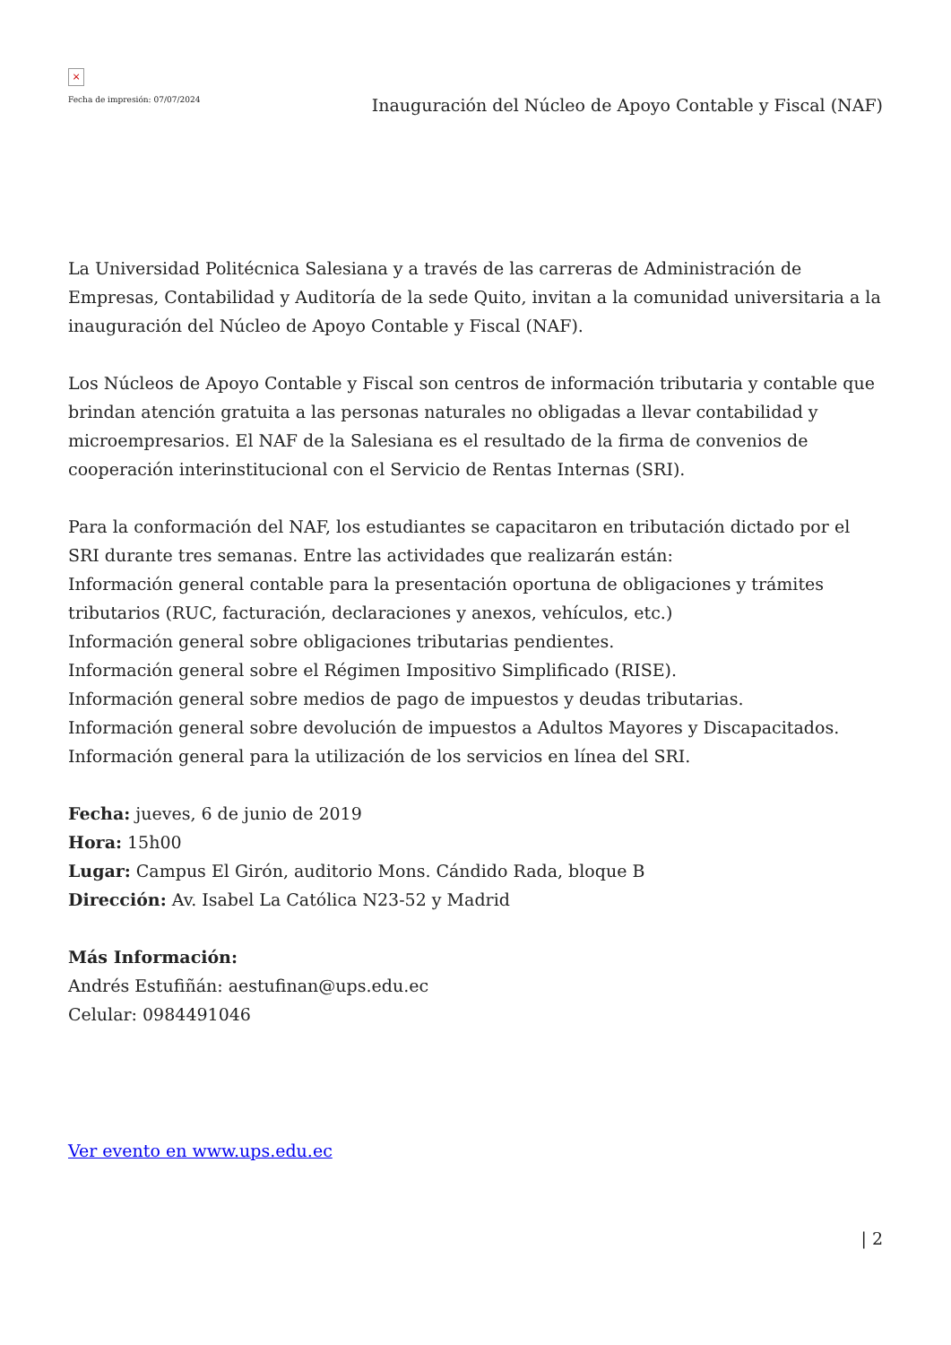×
Fecha de impresión: 07/07/2024
Inauguración del Núcleo de Apoyo Contable y Fiscal (NAF)
La Universidad Politécnica Salesiana y a través de las carreras de Administración de Empresas, Contabilidad y Auditoría de la sede Quito, invitan a la comunidad universitaria a la inauguración del Núcleo de Apoyo Contable y Fiscal (NAF).
Los Núcleos de Apoyo Contable y Fiscal son centros de información tributaria y contable que brindan atención gratuita a las personas naturales no obligadas a llevar contabilidad y microempresarios. El NAF de la Salesiana es el resultado de la firma de convenios de cooperación interinstitucional con el Servicio de Rentas Internas (SRI).
Para la conformación del NAF, los estudiantes se capacitaron en tributación dictado por el SRI durante tres semanas. Entre las actividades que realizarán están:
Información general contable para la presentación oportuna de obligaciones y trámites tributarios (RUC, facturación, declaraciones y anexos, vehículos, etc.)
Información general sobre obligaciones tributarias pendientes.
Información general sobre el Régimen Impositivo Simplificado (RISE).
Información general sobre medios de pago de impuestos y deudas tributarias.
Información general sobre devolución de impuestos a Adultos Mayores y Discapacitados.
Información general para la utilización de los servicios en línea del SRI.
Fecha: jueves, 6 de junio de 2019
Hora: 15h00
Lugar: Campus El Girón, auditorio Mons. Cándido Rada, bloque B
Dirección: Av. Isabel La Católica N23-52 y Madrid
Más Información:
Andrés Estufiñán: aestufinan@ups.edu.ec
Celular: 0984491046
Ver evento en www.ups.edu.ec
| 2